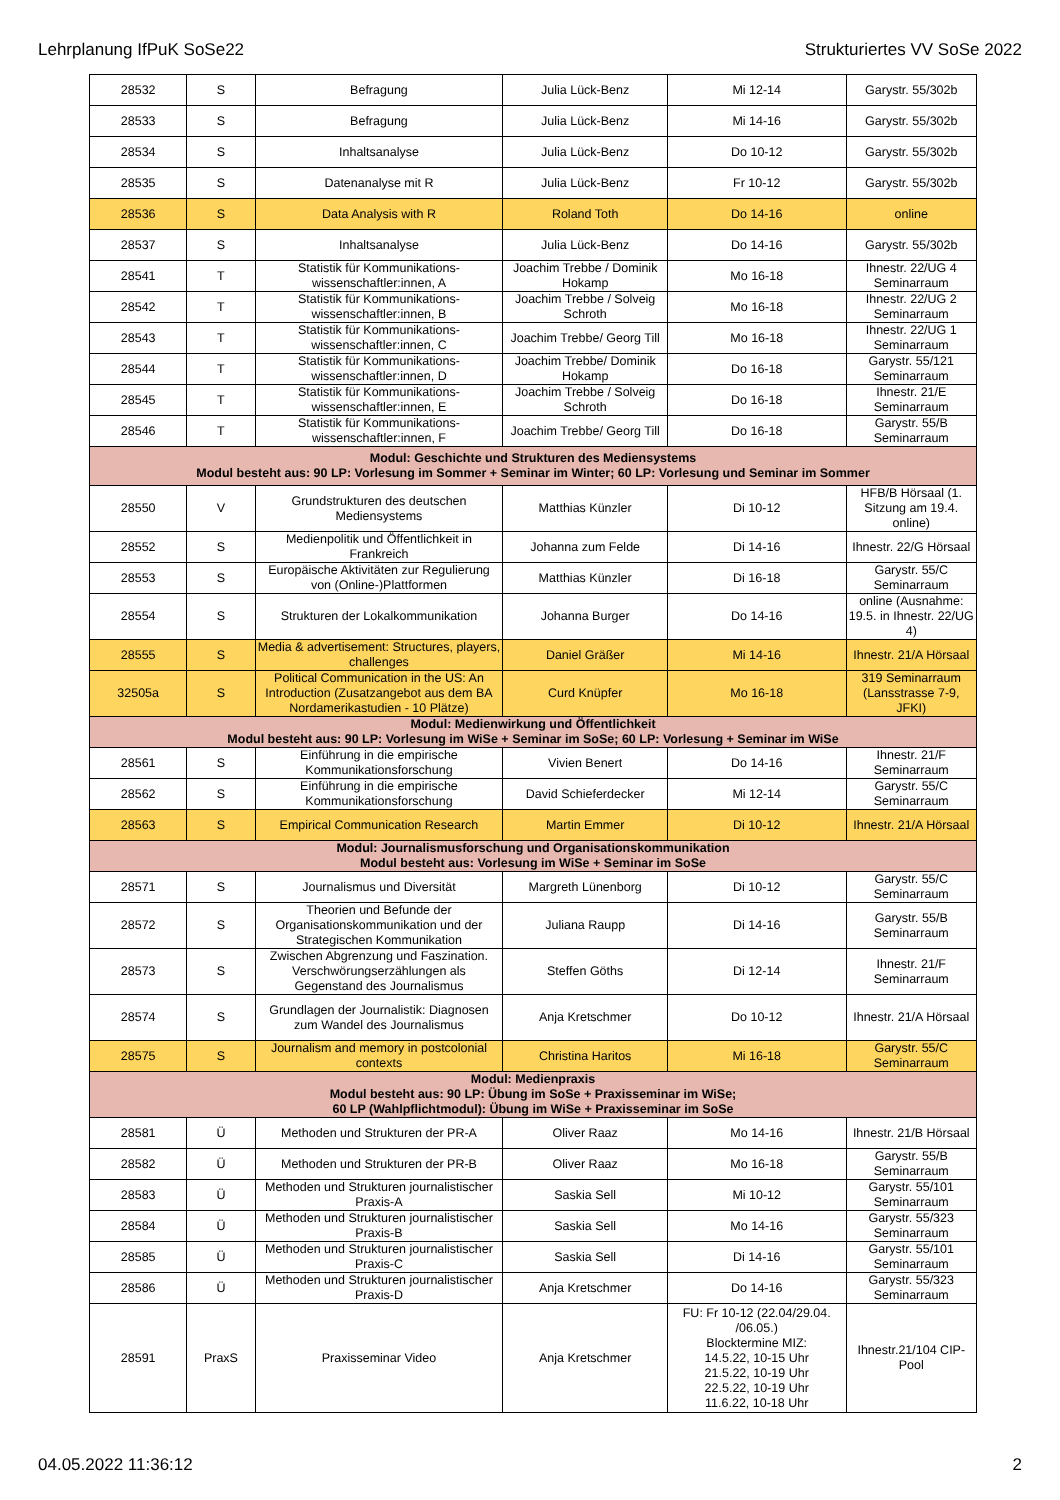Lehrplanung IfPuK SoSe22 Strukturiertes VV SoSe 2022
| 28532 | S | Befragung | Julia Lück-Benz | Mi 12-14 | Garystr. 55/302b |
| 28533 | S | Befragung | Julia Lück-Benz | Mi 14-16 | Garystr. 55/302b |
| 28534 | S | Inhaltsanalyse | Julia Lück-Benz | Do 10-12 | Garystr. 55/302b |
| 28535 | S | Datenanalyse mit R | Julia Lück-Benz | Fr 10-12 | Garystr. 55/302b |
| 28536 | S | Data Analysis with R | Roland Toth | Do 14-16 | online |
| 28537 | S | Inhaltsanalyse | Julia Lück-Benz | Do 14-16 | Garystr. 55/302b |
| 28541 | T | Statistik für Kommunikations-wissenschaftler:innen, A | Joachim Trebbe / Dominik Hokamp | Mo 16-18 | Ihnestr. 22/UG 4 Seminarraum |
| 28542 | T | Statistik für Kommunikations-wissenschaftler:innen, B | Joachim Trebbe / Solveig Schroth | Mo 16-18 | Ihnestr. 22/UG 2 Seminarraum |
| 28543 | T | Statistik für Kommunikations-wissenschaftler:innen, C | Joachim Trebbe/ Georg Till | Mo 16-18 | Ihnestr. 22/UG 1 Seminarraum |
| 28544 | T | Statistik für Kommunikations-wissenschaftler:innen, D | Joachim Trebbe/ Dominik Hokamp | Do 16-18 | Garystr. 55/121 Seminarraum |
| 28545 | T | Statistik für Kommunikations-wissenschaftler:innen, E | Joachim Trebbe / Solveig Schroth | Do 16-18 | Ihnestr. 21/E Seminarraum |
| 28546 | T | Statistik für Kommunikations-wissenschaftler:innen, F | Joachim Trebbe/ Georg Till | Do 16-18 | Garystr. 55/B Seminarraum |
| Modul: Geschichte und Strukturen des Mediensystems Modul besteht aus: 90 LP: Vorlesung im Sommer + Seminar im Winter; 60 LP: Vorlesung und Seminar im Sommer | | | | | |
| 28550 | V | Grundstrukturen des deutschen Mediensystems | Matthias Künzler | Di 10-12 | HFB/B Hörsaal (1. Sitzung am 19.4. online) |
| 28552 | S | Medienpolitik und Öffentlichkeit in Frankreich | Johanna zum Felde | Di 14-16 | Ihnestr. 22/G Hörsaal |
| 28553 | S | Europäische Aktivitäten zur Regulierung von (Online-)Plattformen | Matthias Künzler | Di 16-18 | Garystr. 55/C Seminarraum |
| 28554 | S | Strukturen der Lokalkommunikation | Johanna Burger | Do 14-16 | online (Ausnahme: 19.5. in Ihnestr. 22/UG 4) |
| 28555 | S | Media & advertisement: Structures, players, challenges | Daniel Gräßer | Mi 14-16 | Ihnestr. 21/A Hörsaal |
| 32505a | S | Political Communication in the US: An Introduction (Zusatzangebot aus dem BA Nordamerikastudien - 10 Plätze) | Curd Knüpfer | Mo 16-18 | 319 Seminarraum (Lansstrasse 7-9, JFKI) |
| Modul: Medienwirkung und Öffentlichkeit Modul besteht aus: 90 LP: Vorlesung im WiSe + Seminar im SoSe; 60 LP: Vorlesung + Seminar im WiSe | | | | | |
| 28561 | S | Einführung in die empirische Kommunikationsforschung | Vivien Benert | Do 14-16 | Ihnestr. 21/F Seminarraum |
| 28562 | S | Einführung in die empirische Kommunikationsforschung | David Schieferdecker | Mi 12-14 | Garystr. 55/C Seminarraum |
| 28563 | S | Empirical Communication Research | Martin Emmer | Di 10-12 | Ihnestr. 21/A Hörsaal |
| Modul: Journalismusforschung und Organisationskommunikation Modul besteht aus: Vorlesung im WiSe + Seminar im SoSe | | | | | |
| 28571 | S | Journalismus und Diversität | Margreth Lünenborg | Di 10-12 | Garystr. 55/C Seminarraum |
| 28572 | S | Theorien und Befunde der Organisationskommunikation und der Strategischen Kommunikation | Juliana Raupp | Di 14-16 | Garystr. 55/B Seminarraum |
| 28573 | S | Zwischen Abgrenzung und Faszination. Verschwörungserzählungen als Gegenstand des Journalismus | Steffen Göths | Di 12-14 | Ihnestr. 21/F Seminarraum |
| 28574 | S | Grundlagen der Journalistik: Diagnosen zum Wandel des Journalismus | Anja Kretschmer | Do 10-12 | Ihnestr. 21/A Hörsaal |
| 28575 | S | Journalism and memory in postcolonial contexts | Christina Haritos | Mi 16-18 | Garystr. 55/C Seminarraum |
| Modul: Medienpraxis Modul besteht aus: 90 LP: Übung im SoSe + Praxisseminar im WiSe; 60 LP (Wahlpflichtmodul): Übung im WiSe + Praxisseminar im SoSe | | | | | |
| 28581 | Ü | Methoden und Strukturen der PR-A | Oliver Raaz | Mo 14-16 | Ihnestr. 21/B Hörsaal |
| 28582 | Ü | Methoden und Strukturen der PR-B | Oliver Raaz | Mo 16-18 | Garystr. 55/B Seminarraum |
| 28583 | Ü | Methoden und Strukturen journalistischer Praxis-A | Saskia Sell | Mi 10-12 | Garystr. 55/101 Seminarraum |
| 28584 | Ü | Methoden und Strukturen journalistischer Praxis-B | Saskia Sell | Mo 14-16 | Garystr. 55/323 Seminarraum |
| 28585 | Ü | Methoden und Strukturen journalistischer Praxis-C | Saskia Sell | Di 14-16 | Garystr. 55/101 Seminarraum |
| 28586 | Ü | Methoden und Strukturen journalistischer Praxis-D | Anja Kretschmer | Do 14-16 | Garystr. 55/323 Seminarraum |
| 28591 | PraxS | Praxisseminar Video | Anja Kretschmer | FU: Fr 10-12 (22.04/29.04. /06.05.) Blocktermine MIZ: 14.5.22, 10-15 Uhr 21.5.22, 10-19 Uhr 22.5.22, 10-19 Uhr 11.6.22, 10-18 Uhr | Ihnestr.21/104 CIP-Pool |
04.05.2022 11:36:12 2